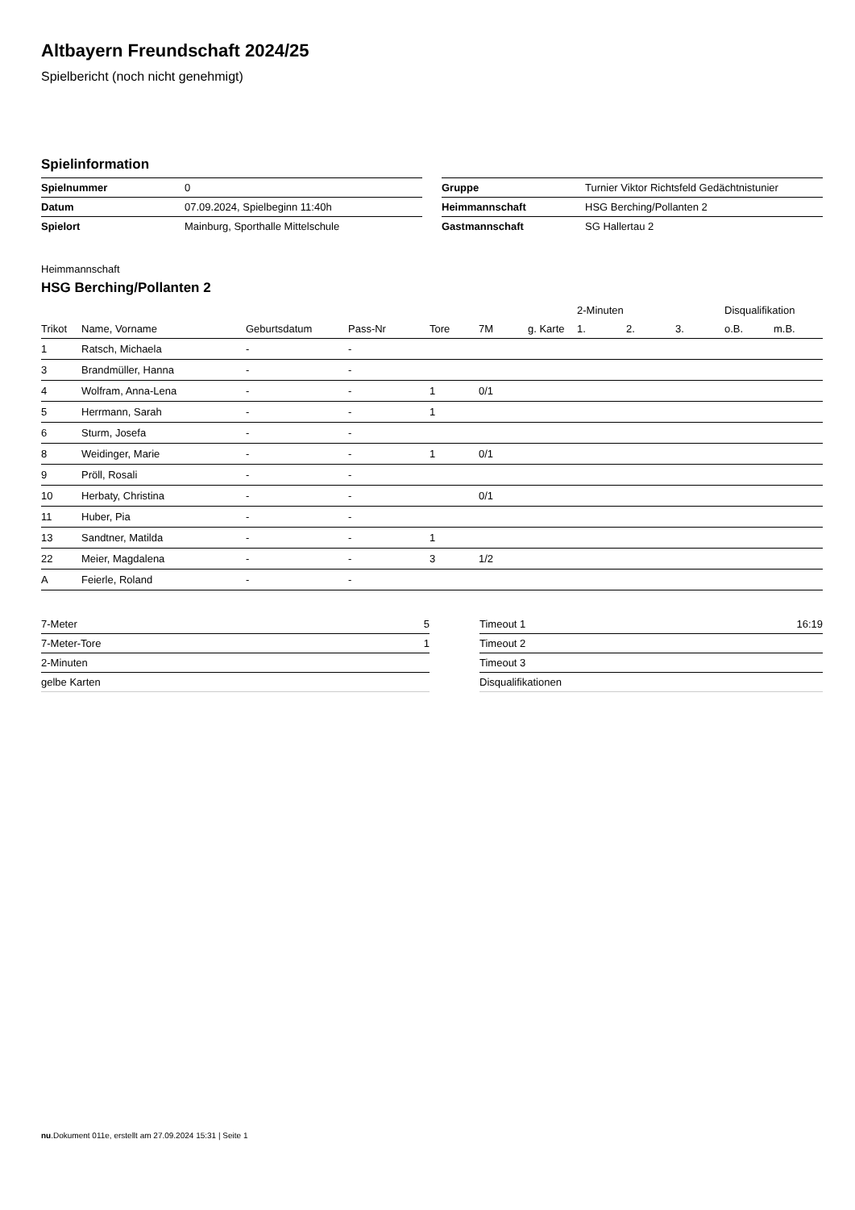Altbayern Freundschaft 2024/25
Spielbericht (noch nicht genehmigt)
Spielinformation
| Spielnummer | 0 |
| Datum | 07.09.2024, Spielbeginn 11:40h |
| Spielort | Mainburg, Sporthalle Mittelschule |
| Gruppe | Turnier Viktor Richtsfeld Gedächtnistunier |
| Heimmannschaft | HSG Berching/Pollanten 2 |
| Gastmannschaft | SG Hallertau 2 |
Heimmannschaft
HSG Berching/Pollanten 2
| | | | | | | | 2-Minuten | | | Disqualifikation | |
| --- | --- | --- | --- | --- | --- | --- | --- | --- | --- | --- | --- |
| Trikot | Name, Vorname | Geburtsdatum | Pass-Nr | Tore | 7M | g. Karte | 1. | 2. | 3. | o.B. | m.B. |
| 1 | Ratsch, Michaela | - | - | | | | | | | | |
| 3 | Brandmüller, Hanna | - | - | | | | | | | | |
| 4 | Wolfram, Anna-Lena | - | - | 1 | 0/1 | | | | | | |
| 5 | Herrmann, Sarah | - | - | 1 | | | | | | | |
| 6 | Sturm, Josefa | - | - | | | | | | | | |
| 8 | Weidinger, Marie | - | - | 1 | 0/1 | | | | | | |
| 9 | Pröll, Rosali | - | - | | | | | | | | |
| 10 | Herbaty, Christina | - | - | | 0/1 | | | | | | |
| 11 | Huber, Pia | - | - | | | | | | | | |
| 13 | Sandtner, Matilda | - | - | 1 | | | | | | | |
| 22 | Meier, Magdalena | - | - | 3 | 1/2 | | | | | | |
| A | Feierle, Roland | - | - | | | | | | | | |
| 7-Meter | 5 |
| 7-Meter-Tore | 1 |
| 2-Minuten | |
| gelbe Karten | |
| Timeout 1 | 16:19 |
| Timeout 2 | |
| Timeout 3 | |
| Disqualifikationen | |
nu.Dokument 011e, erstellt am 27.09.2024 15:31 | Seite 1